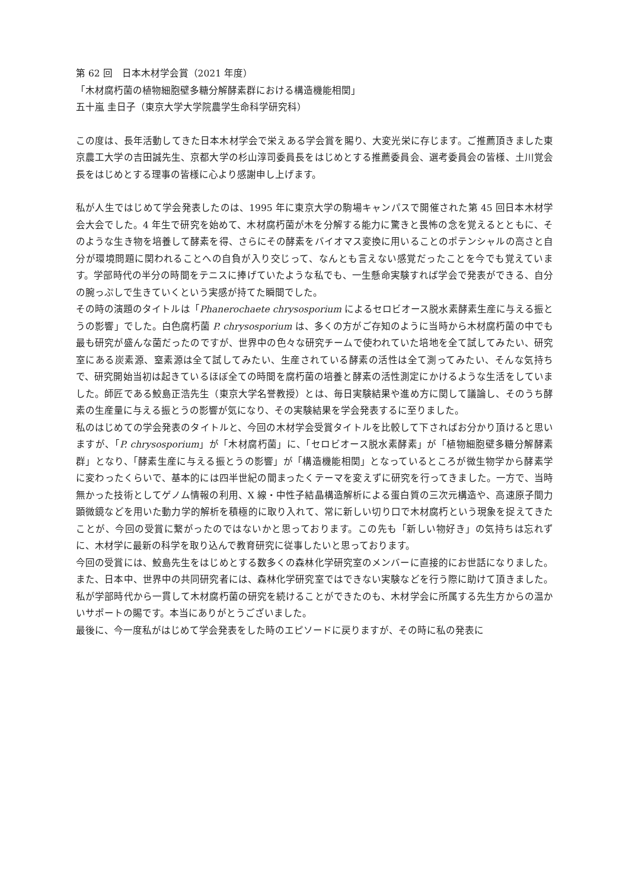第 62 回　日本木材学会賞（2021 年度）
「木材腐朽菌の植物細胞壁多糖分解酵素群における構造機能相関」
五十嵐 圭日子（東京大学大学院農学生命科学研究科）
この度は、長年活動してきた日本木材学会で栄えある学会賞を賜り、大変光栄に存じます。ご推薦頂きました東京農工大学の吉田誠先生、京都大学の杉山淳司委員長をはじめとする推薦委員会、選考委員会の皆様、土川覚会長をはじめとする理事の皆様に心より感謝申し上げます。
私が人生ではじめて学会発表したのは、1995 年に東京大学の駒場キャンパスで開催された第 45 回日本木材学会大会でした。4 年生で研究を始めて、木材腐朽菌が木を分解する能力に驚きと畏怖の念を覚えるとともに、そのような生き物を培養して酵素を得、さらにその酵素をバイオマス変換に用いることのポテンシャルの高さと自分が環境問題に関われることへの自負が入り交じって、なんとも言えない感覚だったことを今でも覚えています。学部時代の半分の時間をテニスに捧げていたような私でも、一生懸命実験すれば学会で発表ができる、自分の腕っぷしで生きていくという実感が持てた瞬間でした。
その時の演題のタイトルは「Phanerochaete chrysosporium によるセロビオース脱水素酵素生産に与える振とうの影響」でした。白色腐朽菌 P. chrysosporium は、多くの方がご存知のように当時から木材腐朽菌の中でも最も研究が盛んな菌だったのですが、世界中の色々な研究チームで使われていた培地を全て試してみたい、研究室にある炭素源、窒素源は全て試してみたい、生産されている酵素の活性は全て測ってみたい、そんな気持ちで、研究開始当初は起きているほぼ全ての時間を腐朽菌の培養と酵素の活性測定にかけるような生活をしていました。師匠である鮫島正浩先生（東京大学名誉教授）とは、毎日実験結果や進め方に関して議論し、そのうち酵素の生産量に与える振とうの影響が気になり、その実験結果を学会発表するに至りました。
私のはじめての学会発表のタイトルと、今回の木材学会受賞タイトルを比較して下さればお分かり頂けると思いますが、「P. chrysosporium」が「木材腐朽菌」に、「セロビオース脱水素酵素」が「植物細胞壁多糖分解酵素群」となり、「酵素生産に与える振とうの影響」が「構造機能相関」となっているところが微生物学から酵素学に変わったくらいで、基本的には四半世紀の間まったくテーマを変えずに研究を行ってきました。一方で、当時無かった技術としてゲノム情報の利用、X 線・中性子結晶構造解析による蛋白質の三次元構造や、高速原子間力顕微鏡などを用いた動力学的解析を積極的に取り入れて、常に新しい切り口で木材腐朽という現象を捉えてきたことが、今回の受賞に繋がったのではないかと思っております。この先も「新しい物好き」の気持ちは忘れずに、木材学に最新の科学を取り込んで教育研究に従事したいと思っております。
今回の受賞には、鮫島先生をはじめとする数多くの森林化学研究室のメンバーに直接的にお世話になりました。また、日本中、世界中の共同研究者には、森林化学研究室ではできない実験などを行う際に助けて頂きました。私が学部時代から一貫して木材腐朽菌の研究を続けることができたのも、木材学会に所属する先生方からの温かいサポートの賜です。本当にありがとうございました。
最後に、今一度私がはじめて学会発表をした時のエピソードに戻りますが、その時に私の発表に